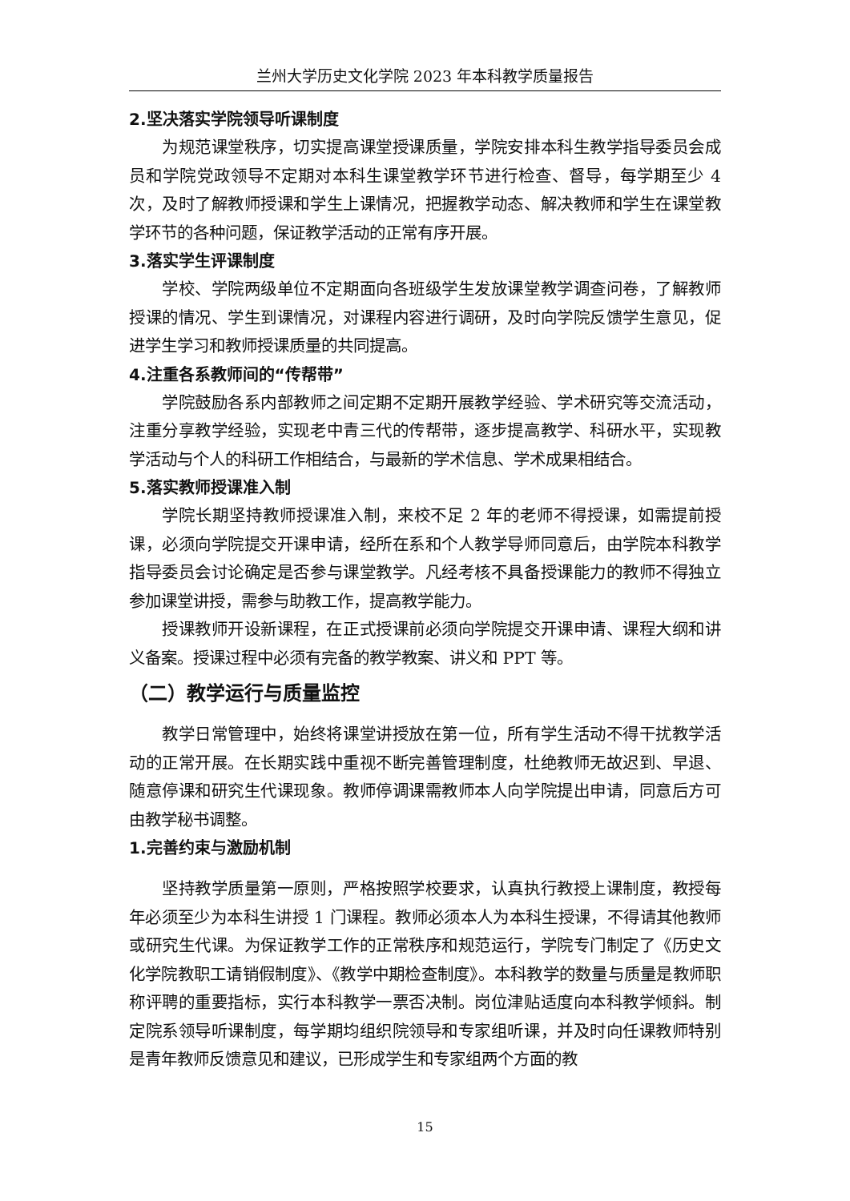兰州大学历史文化学院 2023 年本科教学质量报告
2.坚决落实学院领导听课制度
为规范课堂秩序，切实提高课堂授课质量，学院安排本科生教学指导委员会成员和学院党政领导不定期对本科生课堂教学环节进行检查、督导，每学期至少 4 次，及时了解教师授课和学生上课情况，把握教学动态、解决教师和学生在课堂教学环节的各种问题，保证教学活动的正常有序开展。
3.落实学生评课制度
学校、学院两级单位不定期面向各班级学生发放课堂教学调查问卷，了解教师授课的情况、学生到课情况，对课程内容进行调研，及时向学院反馈学生意见，促进学生学习和教师授课质量的共同提高。
4.注重各系教师间的“传帮带”
学院鼓励各系内部教师之间定期不定期开展教学经验、学术研究等交流活动，注重分享教学经验，实现老中青三代的传帮带，逐步提高教学、科研水平，实现教学活动与个人的科研工作相结合，与最新的学术信息、学术成果相结合。
5.落实教师授课准入制
学院长期坚持教师授课准入制，来校不足 2 年的老师不得授课，如需提前授课，必须向学院提交开课申请，经所在系和个人教学导师同意后，由学院本科教学指导委员会讨论确定是否参与课堂教学。凡经考核不具备授课能力的教师不得独立参加课堂讲授，需参与助教工作，提高教学能力。
授课教师开设新课程，在正式授课前必须向学院提交开课申请、课程大纲和讲义备案。授课过程中必须有完备的教学教案、讲义和 PPT 等。
（二）教学运行与质量监控
教学日常管理中，始终将课堂讲授放在第一位，所有学生活动不得干扰教学活动的正常开展。在长期实践中重视不断完善管理制度，杜绝教师无故迟到、早退、随意停课和研究生代课现象。教师停调课需教师本人向学院提出申请，同意后方可由教学秘书调整。
1.完善约束与激励机制
坚持教学质量第一原则，严格按照学校要求，认真执行教授上课制度，教授每年必须至少为本科生讲授 1 门课程。教师必须本人为本科生授课，不得请其他教师或研究生代课。为保证教学工作的正常秩序和规范运行，学院专门制定了《历史文化学院教职工请销假制度》、《教学中期检查制度》。本科教学的数量与质量是教师职称评聘的重要指标，实行本科教学一票否决制。岗位津贴适度向本科教学倾斜。制定院系领导听课制度，每学期均组织院领导和专家组听课，并及时向任课教师特别是青年教师反馈意见和建议，已形成学生和专家组两个方面的教
15